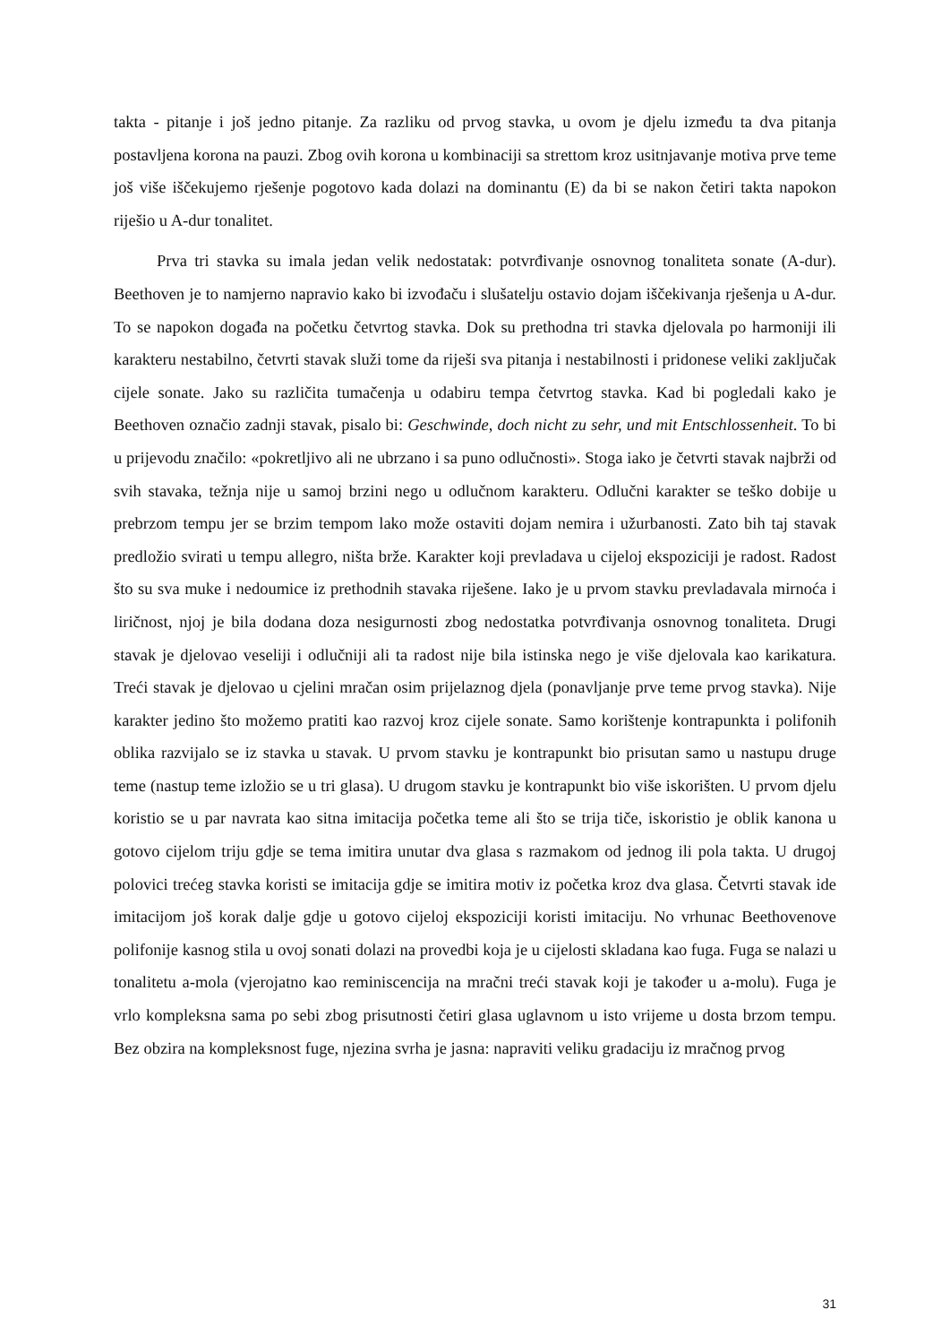takta - pitanje i još jedno pitanje. Za razliku od prvog stavka, u ovom je djelu između ta dva pitanja postavljena korona na pauzi. Zbog ovih korona u kombinaciji sa strettom kroz usitnjavanje motiva prve teme još više iščekujemo rješenje pogotovo kada dolazi na dominantu (E) da bi se nakon četiri takta napokon riješio u A-dur tonalitet.
Prva tri stavka su imala jedan velik nedostatak: potvrđivanje osnovnog tonaliteta sonate (A-dur). Beethoven je to namjerno napravio kako bi izvođaču i slušatelju ostavio dojam iščekivanja rješenja u A-dur. To se napokon događa na početku četvrtog stavka. Dok su prethodna tri stavka djelovala po harmoniji ili karakteru nestabilno, četvrti stavak služi tome da riješi sva pitanja i nestabilnosti i pridonese veliki zaključak cijele sonate. Jako su različita tumačenja u odabiru tempa četvrtog stavka. Kad bi pogledali kako je Beethoven označio zadnji stavak, pisalo bi: Geschwinde, doch nicht zu sehr, und mit Entschlossenheit. To bi u prijevodu značilo: «pokretljivo ali ne ubrzano i sa puno odlučnosti». Stoga iako je četvrti stavak najbrži od svih stavaka, težnja nije u samoj brzini nego u odlučnom karakteru. Odlučni karakter se teško dobije u prebrzom tempu jer se brzim tempom lako može ostaviti dojam nemira i užurbanosti. Zato bih taj stavak predložio svirati u tempu allegro, ništa brže. Karakter koji prevladava u cijeloj ekspoziciji je radost. Radost što su sva muke i nedoumice iz prethodnih stavaka riješene. Iako je u prvom stavku prevladavala mirnoća i liričnost, njoj je bila dodana doza nesigurnosti zbog nedostatka potvrđivanja osnovnog tonaliteta. Drugi stavak je djelovao veseliji i odlučniji ali ta radost nije bila istinska nego je više djelovala kao karikatura. Treći stavak je djelovao u cjelini mračan osim prijelaznog djela (ponavljanje prve teme prvog stavka). Nije karakter jedino što možemo pratiti kao razvoj kroz cijele sonate. Samo korištenje kontrapunkta i polifonih oblika razvijalo se iz stavka u stavak. U prvom stavku je kontrapunkt bio prisutan samo u nastupu druge teme (nastup teme izložio se u tri glasa). U drugom stavku je kontrapunkt bio više iskorišten. U prvom djelu koristio se u par navrata kao sitna imitacija početka teme ali što se trija tiče, iskoristio je oblik kanona u gotovo cijelom triju gdje se tema imitira unutar dva glasa s razmakom od jednog ili pola takta. U drugoj polovici trećeg stavka koristi se imitacija gdje se imitira motiv iz početka kroz dva glasa. Četvrti stavak ide imitacijom još korak dalje gdje u gotovo cijeloj ekspoziciji koristi imitaciju. No vrhunac Beethovenove polifonije kasnog stila u ovoj sonati dolazi na provedbi koja je u cijelosti skladana kao fuga. Fuga se nalazi u tonalitetu a-mola (vjerojatno kao reminiscencija na mračni treći stavak koji je također u a-molu). Fuga je vrlo kompleksna sama po sebi zbog prisutnosti četiri glasa uglavnom u isto vrijeme u dosta brzom tempu. Bez obzira na kompleksnost fuge, njezina svrha je jasna: napraviti veliku gradaciju iz mračnog prvog
31